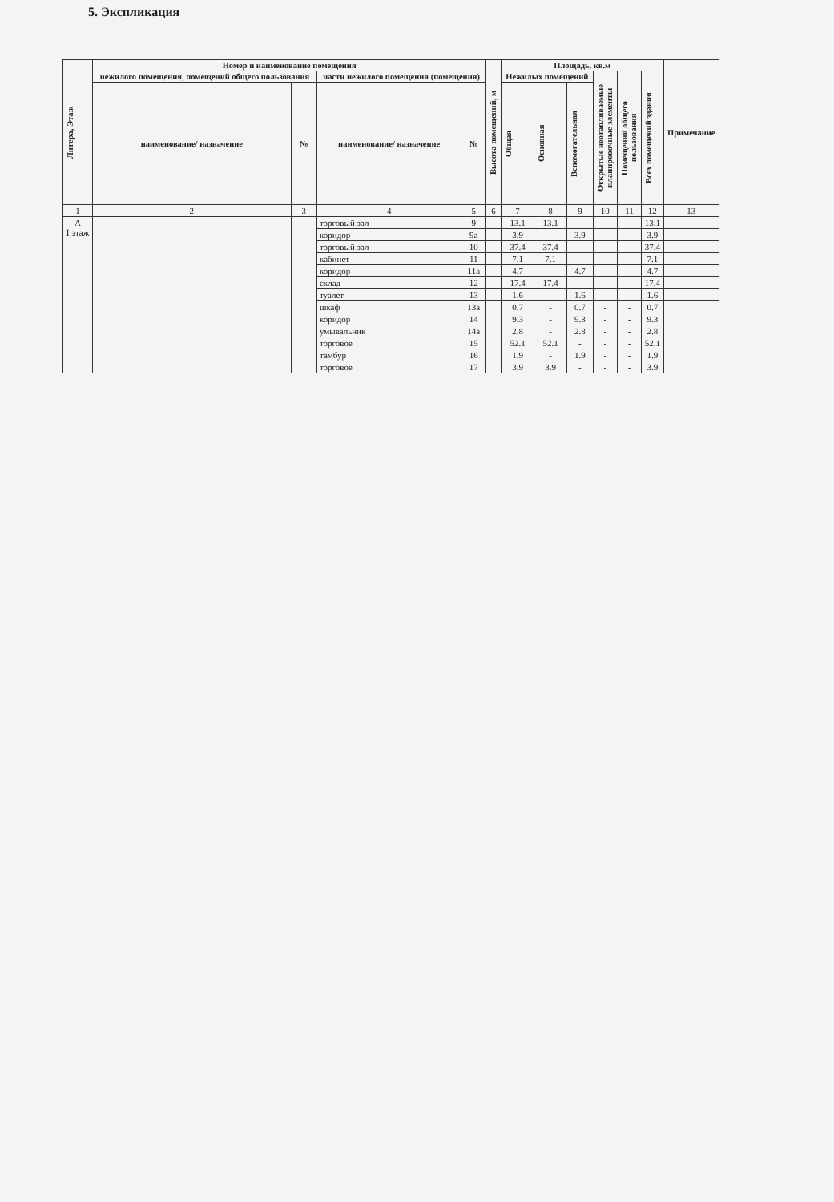5. Экспликация
| Литера, Этаж | Номер и наименование помещения | | | | Высота помещений, м | Площадь, кв.м | | | | | | Примечание |
| --- | --- | --- | --- | --- | --- | --- | --- | --- | --- | --- | --- | --- |
| | нежилого помещения, помещений общего пользования | | части нежилого помещения (помещения) | | | Нежилых помещений | | | Открытые неотапливаемые планировочные элементы | Помещений общего пользования | Всех помещений здания | |
| | наименование/ назначение | № | наименование/ назначение | № | | Общая | Основная | Вспомогательная | | | | |
| 1 | 2 | 3 | 4 | 5 | 6 | 7 | 8 | 9 | 10 | 11 | 12 | 13 |
| А I этаж | | | торговый зал | 9 | | 13.1 | 13.1 | - | - | - | 13.1 | |
| | | | коридор | 9а | | 3.9 | - | 3.9 | - | - | 3.9 | |
| | | | торговый зал | 10 | | 37.4 | 37.4 | - | - | - | 37.4 | |
| | | | кабинет | 11 | | 7.1 | 7.1 | - | - | - | 7.1 | |
| | | | коридор | 11а | | 4.7 | - | 4.7 | - | - | 4.7 | |
| | | | склад | 12 | | 17.4 | 17.4 | - | - | - | 17.4 | |
| | | | туалет | 13 | | 1.6 | - | 1.6 | - | - | 1.6 | |
| | | | шкаф | 13а | | 0.7 | - | 0.7 | - | - | 0.7 | |
| | | | коридор | 14 | | 9.3 | - | 9.3 | - | - | 9.3 | |
| | | | умывальник | 14а | | 2.8 | - | 2.8 | - | - | 2.8 | |
| | | | торговое | 15 | | 52.1 | 52.1 | - | - | - | 52.1 | |
| | | | тамбур | 16 | | 1.9 | - | 1.9 | - | - | 1.9 | |
| | | | торговое | 17 | | 3.9 | 3.9 | - | - | - | 3.9 | |